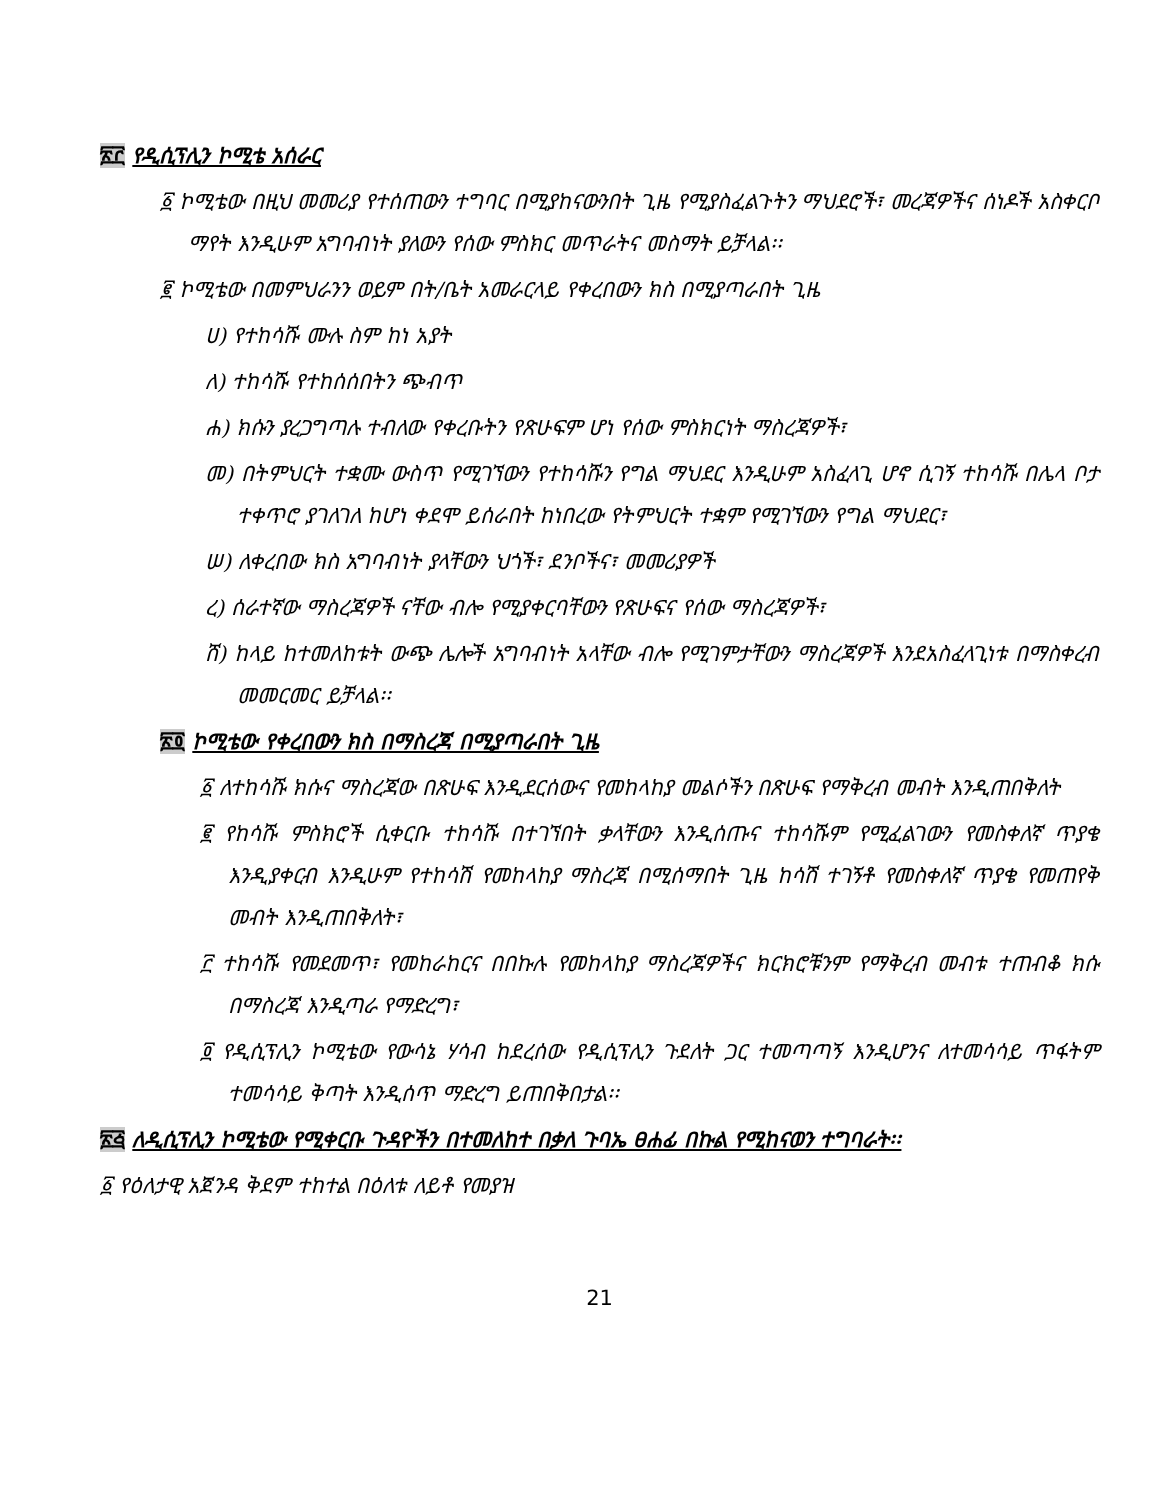፳፫ የዲሲፕሊን ኮሚቴ አሰራር
፩ ኮሚቴው በዚህ መመሪያ የተሰጠውን ተግባር በሚያከናውንበት ጊዜ የሚያስፈልጉትን ማህደሮች፣ መረጃዎችና ሰነዶች አስቀርቦ ማየት እንዲሁም አግባብነት ያለውን የሰው ምስክር መጥራትና መስማት ይቻላል፡፡
፪ ኮሚቴው በመምህራንን ወይም በት/ቤት አመራርላይ የቀረበውን ክስ በሚያጣራበት ጊዜ
ሀ) የተከሳሹ ሙሉ ስም ከነ አያት
ለ) ተከሳሹ የተከሰሰበትን ጭብጥ
ሐ) ክሱን ያረጋግጣሉ ተብለው የቀረቡትን የጽሁፍም ሆነ የሰው ምስክርነት ማስረጃዎች፣
መ) በትምህርት ተቋሙ ውስጥ የሚገኘውን የተከሳሹን የግል ማህደር እንዲሁም አስፈላጊ ሆኖ ሲገኝ ተከሳሹ በሌላ ቦታ ተቀጥሮ ያገለገለ ከሆነ ቀደሞ ይሰራበት ከነበረው የትምህርት ተቋም የሚገኘውን የግል ማህደር፣
ሠ) ለቀረበው ክስ አግባብነት ያላቸውን ህጎች፣ ደንቦችና፣ መመሪያዎች
ረ) ሰራተኛው ማስረጃዎች ናቸው ብሎ የሚያቀርባቸውን የጽሁፍና የሰው ማስረጃዎች፣
ሸ) ከላይ ከተመለከቱት ውጭ ሌሎች አግባብነት አላቸው ብሎ የሚገምታቸውን ማስረጃዎች እንደአስፈላጊነቱ በማስቀረብ መመርመር ይቻላል፡፡
፳፬ ኮሚቴው የቀረበውን ክስ በማስረጃ በሚያጣራበት ጊዜ
፩ ለተከሳሹ ክሱና ማስረጃው በጽሁፍ እንዲደርሰውና የመከላከያ መልሶችን በጽሁፍ የማቅረብ መብት እንዲጠበቅለት
፪ የከሳሹ ምስክሮች ሲቀርቡ ተከሳሹ በተገኘበት ቃላቸውን እንዲሰጡና ተከሳሹም የሚፈልገውን የመስቀለኛ ጥያቄ እንዲያቀርብ እንዲሁም የተከሳሽ የመከላከያ ማስረጃ በሚሰማበት ጊዜ ከሳሽ ተገኝቶ የመስቀለኛ ጥያቄ የመጠየቅ መብት እንዲጠበቅለት፣
፫ ተከሳሹ የመደመጥ፣ የመከራከርና በበኩሉ የመከላከያ ማስረጃዎችና ክርክሮቹንም የማቅረብ መብቱ ተጠብቆ ክሱ በማስረጃ እንዲጣራ የማድረግ፣
፬ የዲሲፕሊን ኮሚቴው የውሳኔ ሃሳብ ከደረሰው የዲሲፕሊን ጉደለት ጋር ተመጣጣኝ እንዲሆንና ለተመሳሳይ ጥፋትም ተመሳሳይ ቅጣት እንዲሰጥ ማድረግ ይጠበቅበታል፡፡
፳፭ ለዲሲፕሊን ኮሚቴው የሚቀርቡ ጉዳዮችን በተመለከተ በቃለ ጉባኤ ፀሐፊ በኩል የሚከናወን ተግባራት፡፡
፩ የዕለታዊ አጀንዳ ቅደም ተከተል በዕለቱ ለይቶ የመያዝ
21